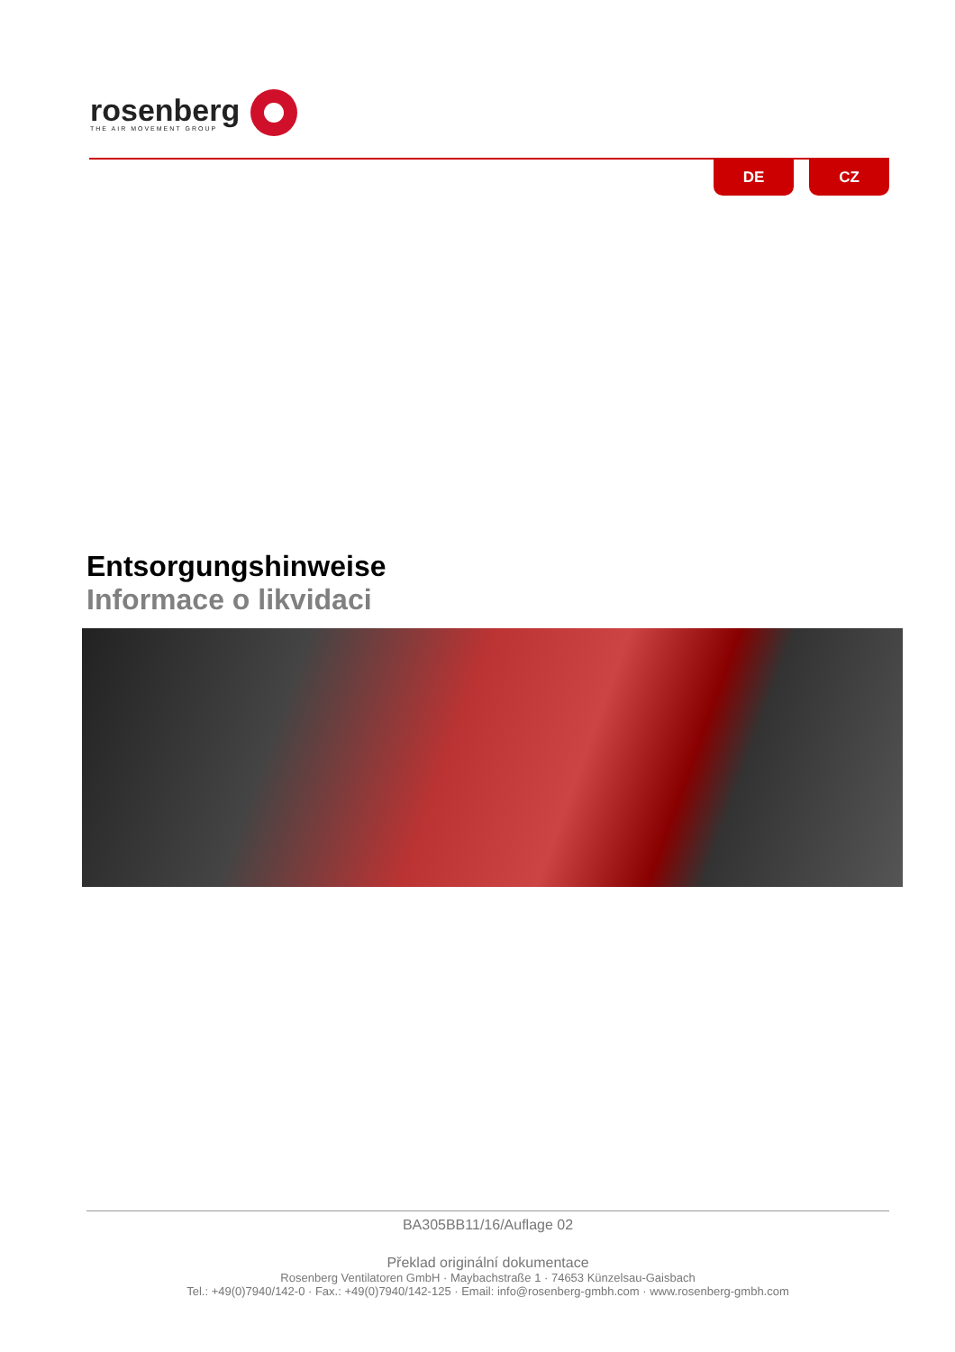rosenberg
THE AIR MOVEMENT GROUP
DE CZ
Entsorgungshinweise
Informace o likvidaci
BA305BB11/16/Auflage 02
Překlad originální dokumentace
Rosenberg Ventilatoren GmbH · Maybachstraße 1 · 74653 Künzelsau-Gaisbach
Tel.: +49(0)7940/142-0 · Fax.: +49(0)7940/142-125 · Email: info@rosenberg-gmbh.com · www.rosenberg-gmbh.com